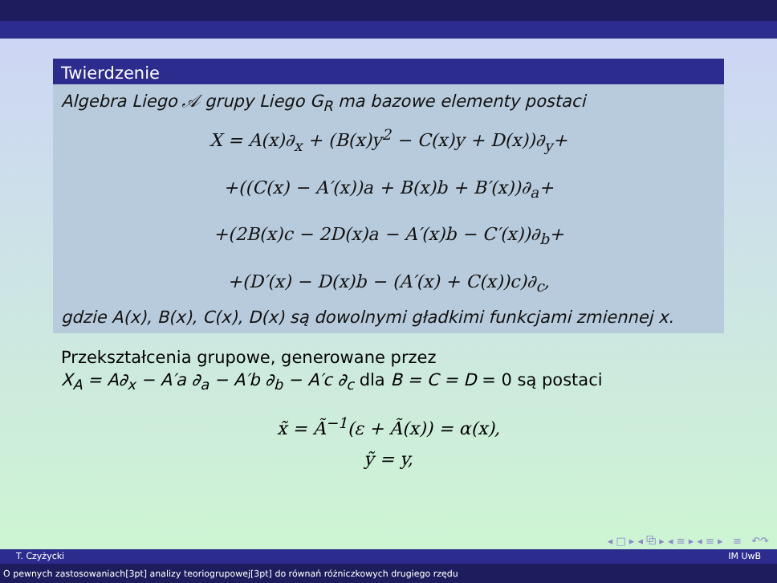Twierdzenie
Algebra Liego 𝒜 grupy Liego G<sub>R</sub> ma bazowe elementy postaci
X = A(x)∂<sub>x</sub> + (B(x)y<sup>2</sup> − C(x)y + D(x))∂<sub>y</sub>+
+((C(x) − A′(x))a + B(x)b + B′(x))∂<sub>a</sub>+
+(2B(x)c − 2D(x)a − A′(x)b − C′(x))∂<sub>b</sub>+
+(D′(x) − D(x)b − (A′(x) + C(x))c)∂<sub>c</sub>,
gdzie A(x), B(x), C(x), D(x) są dowolnymi gładkimi funkcjami zmiennej x.
Przekształcenia grupowe, generowane przez
X<sub>A</sub> = A∂<sub>x</sub> − A′a ∂<sub>a</sub> − A′b ∂<sub>b</sub> − A′c ∂<sub>c</sub> dla B = C = D = 0 są postaci
x̃ = Ã<sup>−1</sup>(ε + Ã(x)) = α(x),
ỹ = y,
◂ □ ▸ ◂ ⧉ ▸ ◂ ≡ ▸ ◂ ≡ ▸ ≡ ↶↷
T. Czyżycki IM UwB
O pewnych zastosowaniach[3pt] analizy teoriogrupowej[3pt] do równań różniczkowych drugiego rzędu